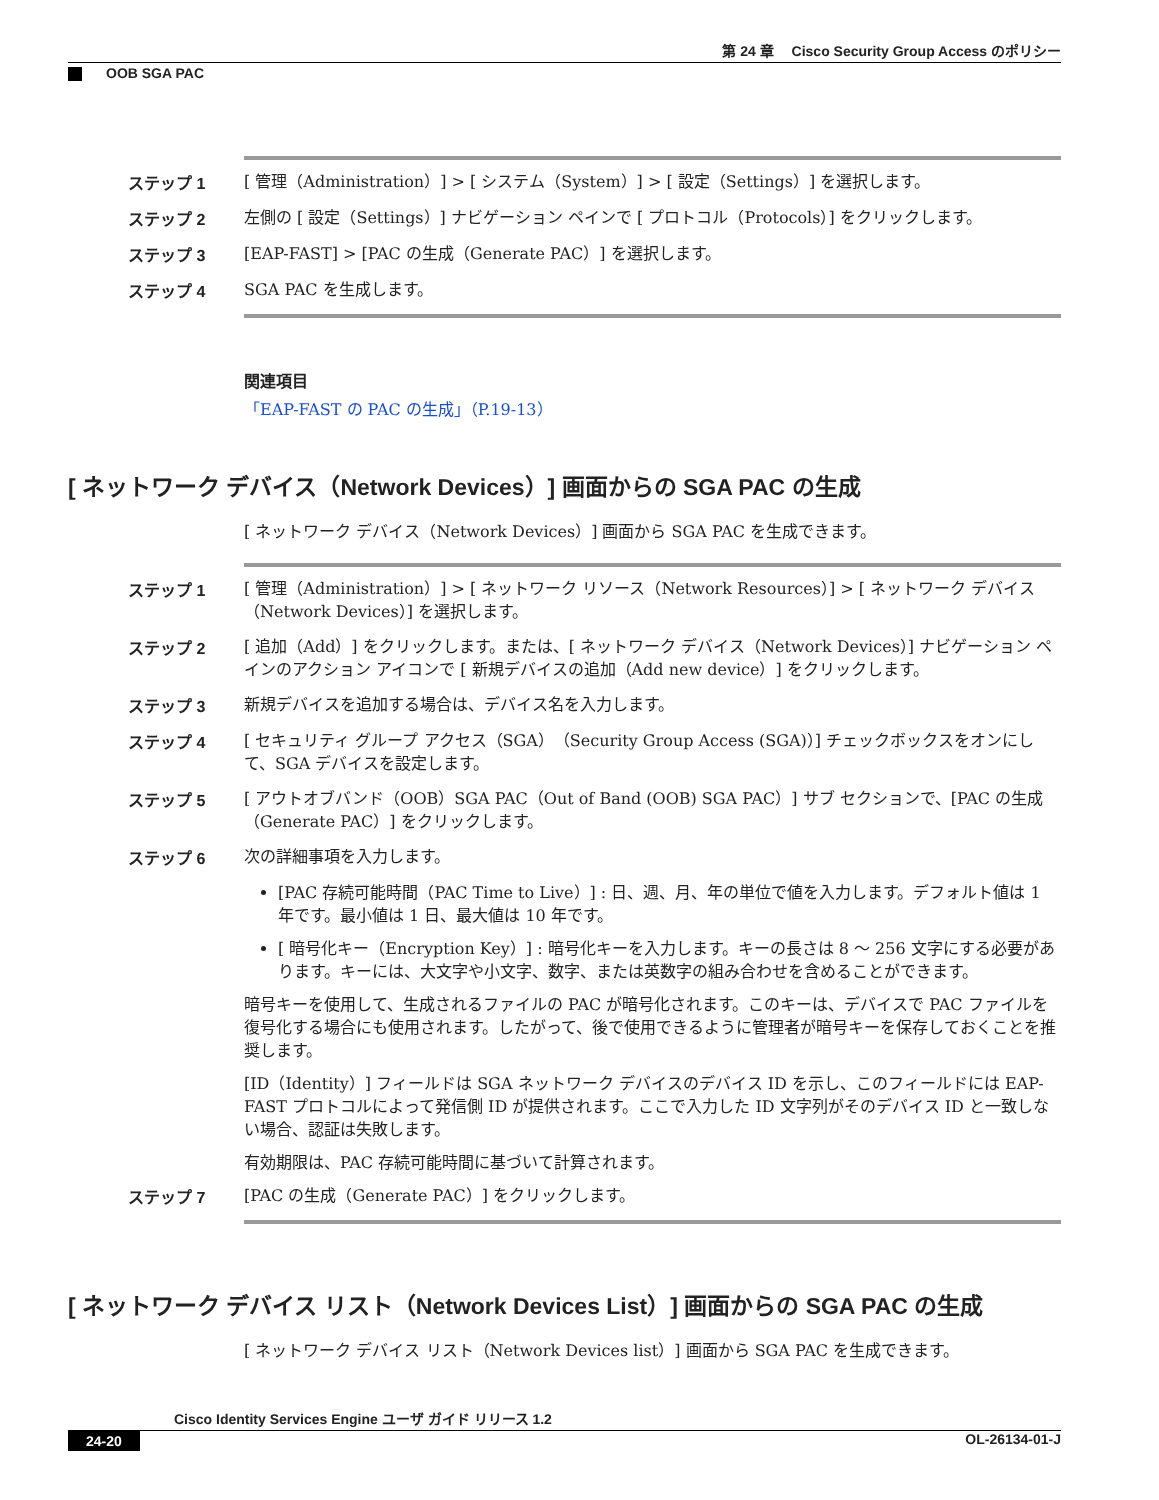第 24 章　 Cisco Security Group Access のポリシー
OOB SGA PAC
ステップ 1
[ 管理（Administration）] > [ システム（System）] > [ 設定（Settings）] を選択します。
ステップ 2
左側の [ 設定（Settings）] ナビゲーション ペインで [ プロトコル（Protocols）] をクリックします。
ステップ 3
[EAP-FAST] > [PAC の生成（Generate PAC）] を選択します。
ステップ 4
SGA PAC を生成します。
関連項目
「EAP-FAST の PAC の生成」（P.19-13）
[ ネットワーク デバイス（Network Devices）] 画面からの SGA PAC の生成
[ ネットワーク デバイス（Network Devices）] 画面から SGA PAC を生成できます。
ステップ 1
[ 管理（Administration）] > [ ネットワーク リソース（Network Resources）] > [ ネットワーク デバイス（Network Devices）] を選択します。
ステップ 2
[ 追加（Add）] をクリックします。または、[ ネットワーク デバイス（Network Devices）] ナビゲーション ペインのアクション アイコンで [ 新規デバイスの追加（Add new device）] をクリックします。
ステップ 3
新規デバイスを追加する場合は、デバイス名を入力します。
ステップ 4
[ セキュリティ グループ アクセス（SGA）（Security Group Access (SGA)）] チェックボックスをオンにして、SGA デバイスを設定します。
ステップ 5
[ アウトオブバンド（OOB）SGA PAC（Out of Band (OOB) SGA PAC）] サブ セクションで、[PAC の生成（Generate PAC）] をクリックします。
ステップ 6
次の詳細事項を入力します。
[PAC 存続可能時間（PAC Time to Live）] : 日、週、月、年の単位で値を入力します。デフォルト値は 1 年です。最小値は 1 日、最大値は 10 年です。
[ 暗号化キー（Encryption Key）] : 暗号化キーを入力します。キーの長さは 8 ～ 256 文字にする必要があります。キーには、大文字や小文字、数字、または英数字の組み合わせを含めることができます。
暗号キーを使用して、生成されるファイルの PAC が暗号化されます。このキーは、デバイスで PAC ファイルを復号化する場合にも使用されます。したがって、後で使用できるように管理者が暗号キーを保存しておくことを推奨します。
[ID（Identity）] フィールドは SGA ネットワーク デバイスのデバイス ID を示し、このフィールドには EAP-FAST プロトコルによって発信側 ID が提供されます。ここで入力した ID 文字列がそのデバイス ID と一致しない場合、認証は失敗します。
有効期限は、PAC 存続可能時間に基づいて計算されます。
ステップ 7
[PAC の生成（Generate PAC）] をクリックします。
[ ネットワーク デバイス リスト（Network Devices List）] 画面からの SGA PAC の生成
[ ネットワーク デバイス リスト（Network Devices list）] 画面から SGA PAC を生成できます。
Cisco Identity Services Engine ユーザ ガイド リリース 1.2
24-20 OL-26134-01-J